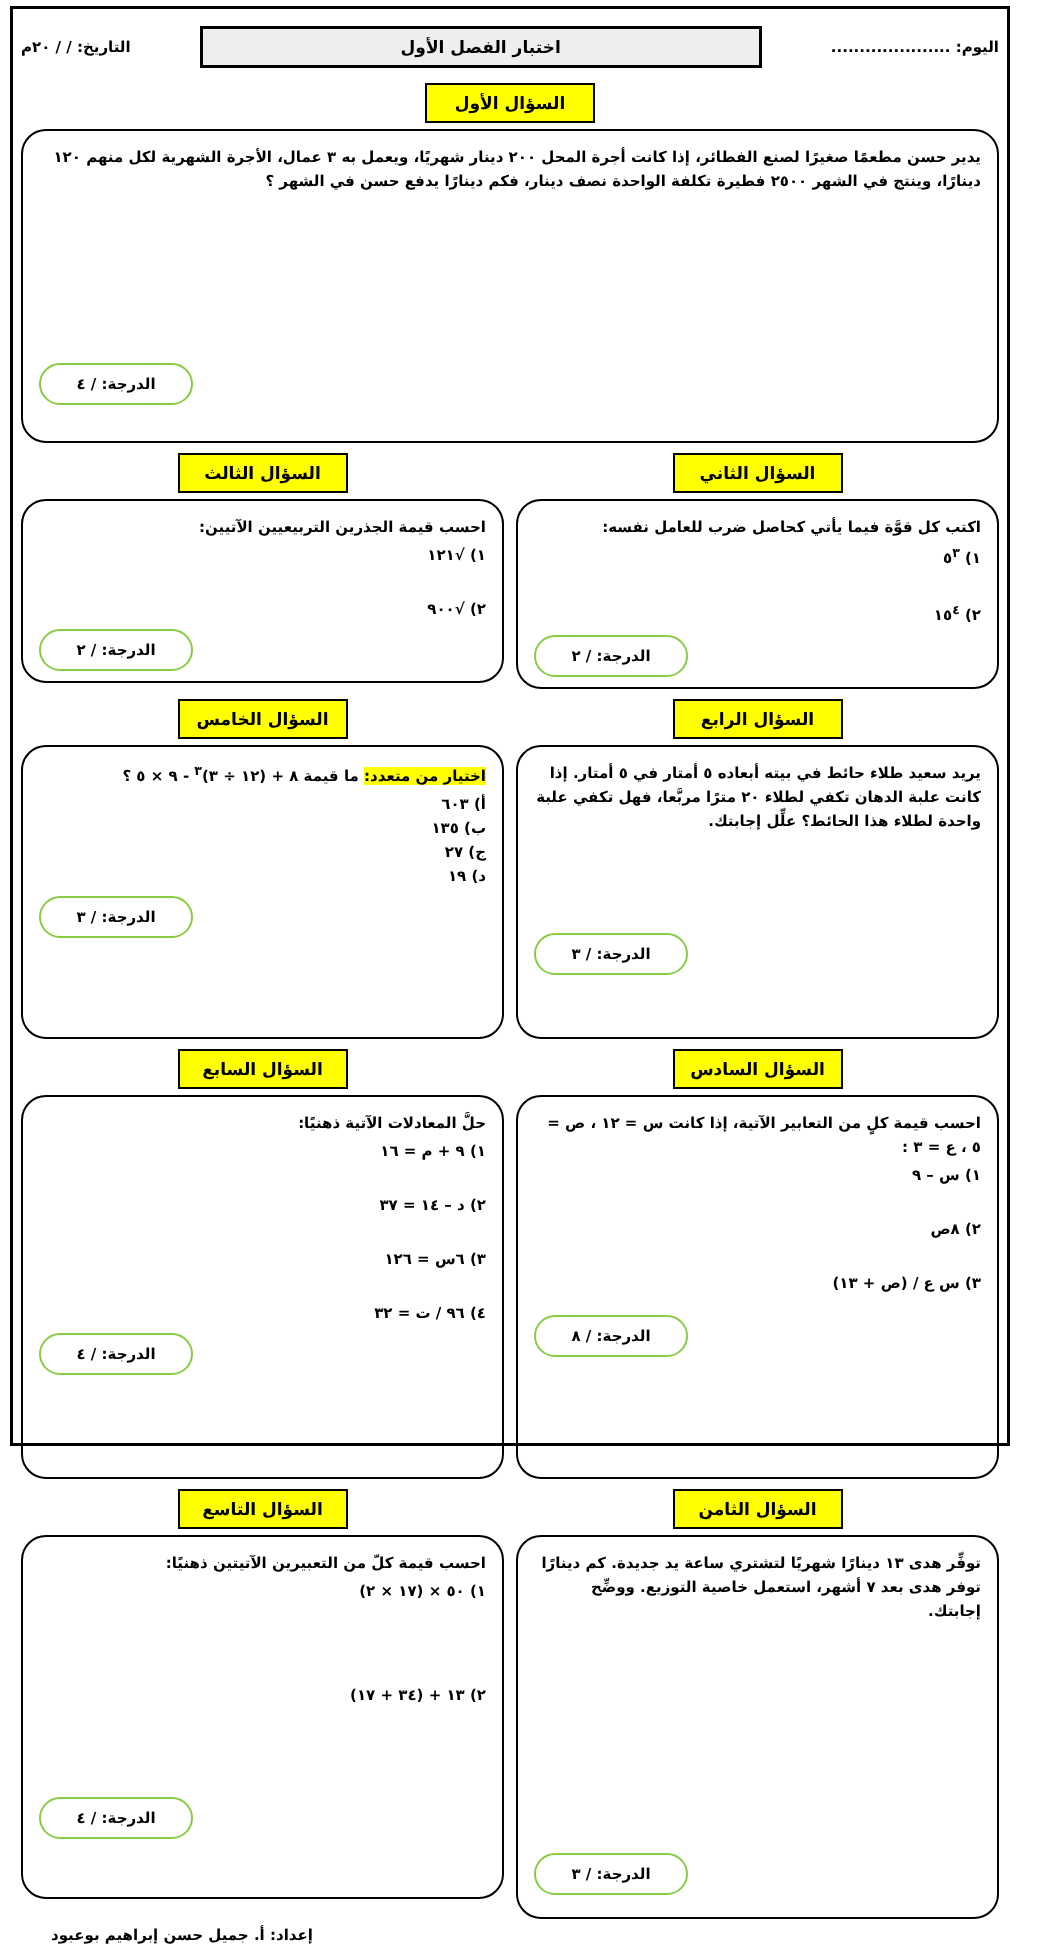اليوم: .....................
اختبار الفصل الأول
التاريخ: / / ٢٠م
السؤال الأول
يدير حسن مطعمًا صغيرًا لصنع الفطائر، إذا كانت أجرة المحل ٢٠٠ دينار شهريًا، ويعمل به ٣ عمال، الأجرة الشهرية لكل منهم ١٢٠ دينارًا، وينتج في الشهر ٢٥٠٠ فطيرة تكلفة الواحدة نصف دينار، فكم دينارًا يدفع حسن في الشهر ؟
الدرجة: / ٤
السؤال الثاني
اكتب كل قوَّة فيما يأتي كحاصل ضرب للعامل نفسه:
١) ٥<sup>٣</sup>
٢) ١٥<sup>٤</sup>
الدرجة: / ٢
السؤال الثالث
احسب قيمة الجذرين التربيعيين الآتيين:
١) √١٢١
٢) √٩٠٠
الدرجة: / ٢
السؤال الرابع
يريد سعيد طلاء حائط في بيته أبعاده ٥ أمتار في ٥ أمتار. إذا كانت علبة الدهان تكفي لطلاء ٢٠ مترًا مربَّعا، فهل تكفي علبة واحدة لطلاء هذا الحائط؟ علِّل إجابتك.
الدرجة: / ٣
السؤال الخامس
اختيار من متعدد: ما قيمة ٨ + (١٢ ÷ ٣)<sup>٣</sup> - ٩ × ٥ ؟
أ) ٦٠٣
ب) ١٣٥
ج) ٢٧
د) ١٩
الدرجة: / ٣
السؤال السادس
احسب قيمة كلٍ من التعابير الآتية، إذا كانت س = ١٢ ، ص = ٥ ، ع = ٣ :
١) س – ٩
٢) ٨ص
٣) س ع / (ص + ١٣)
الدرجة: / ٨
السؤال السابع
حلَّ المعادلات الآتية ذهنيًا:
١) ٩ + م = ١٦
٢) د – ١٤ = ٣٧
٣) ٦س = ١٢٦
٤) ٩٦ / ت = ٣٢
الدرجة: / ٤
السؤال الثامن
توفِّر هدى ١٣ دينارًا شهريًا لتشتري ساعة يد جديدة. كم دينارًا توفر هدى بعد ٧ أشهر، استعمل خاصية التوزيع. ووضِّح إجابتك.
الدرجة: / ٣
السؤال التاسع
احسب قيمة كلّ من التعبيرين الآتيتين ذهنيًا:
١) ٥٠ × (١٧ × ٢)
٢) ١٣ + (٣٤ + ١٧)
الدرجة: / ٤
إعداد: أ. جميل حسن إبراهيم بوعبود